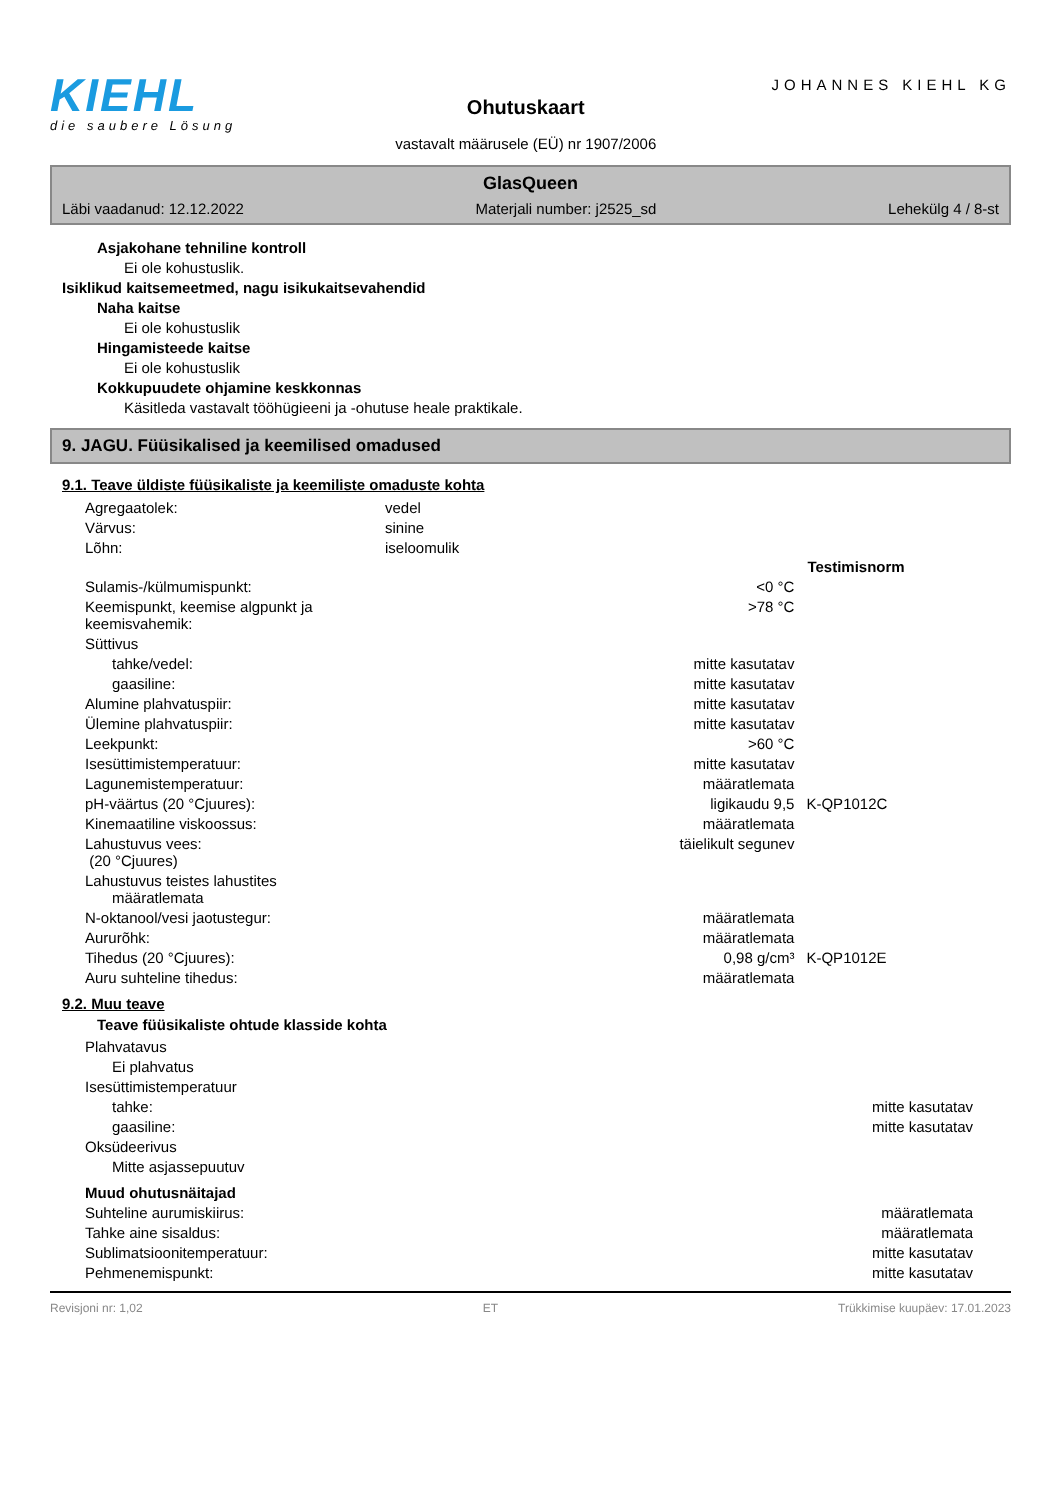KIEHL
die saubere Lösung
Ohutuskaart
vastavalt määrusele (EÜ) nr 1907/2006
JOHANNES KIEHL KG
GlasQueen
Läbi vaadanud: 12.12.2022 Materjali number: j2525_sd Lehekülg 4 / 8-st
Asjakohane tehniline kontroll
Ei ole kohustuslik.
Isiklikud kaitsemeetmed, nagu isikukaitsevahendid
Naha kaitse
Ei ole kohustuslik
Hingamisteede kaitse
Ei ole kohustuslik
Kokkupuudete ohjamine keskkonnas
Käsitleda vastavalt tööhügieeni ja -ohutuse heale praktikale.
9. JAGU. Füüsikalised ja keemilised omadused
9.1. Teave üldiste füüsikaliste ja keemiliste omaduste kohta
| Agregaatolek: | vedel |
| Värvus: | sinine |
| Lõhn: | iseloomulik |
| | | Testimisnorm |
| Sulamis-/külmumispunkt: | <0 °C | |
| Keemispunkt, keemise algpunkt ja keemisvahemik: | >78 °C | |
| Süttivus | | |
| tahke/vedel: | mitte kasutatav | |
| gaasiline: | mitte kasutatav | |
| Alumine plahvatuspiir: | mitte kasutatav | |
| Ülemine plahvatuspiir: | mitte kasutatav | |
| Leekpunkt: | >60 °C | |
| Isesüttimistemperatuur: | mitte kasutatav | |
| Lagunemistemperatuur: | määratlemata | |
| pH-väärtus (20 °Cjuures): | ligikaudu 9,5 | K-QP1012C |
| Kinemaatiline viskoossus: | määratlemata | |
| Lahustuvus vees: (20 °Cjuures) | täielikult segunev | |
| Lahustuvus teistes lahustites määratlemata | | |
| N-oktanool/vesi jaotustegur: | määratlemata | |
| Aururõhk: | määratlemata | |
| Tihedus (20 °Cjuures): | 0,98 g/cm³ | K-QP1012E |
| Auru suhteline tihedus: | määratlemata | |
9.2. Muu teave
Teave füüsikaliste ohtude klasside kohta
| Plahvatavus | | |
| Ei plahvatus | | |
| Isesüttimistemperatuur | | |
| tahke: | mitte kasutatav | |
| gaasiline: | mitte kasutatav | |
| Oksüdeerivus | | |
| Mitte asjassepuutuv | | |
| Muud ohutusnäitajad | | |
| Suhteline aurumiskiirus: | määratlemata | |
| Tahke aine sisaldus: | määratlemata | |
| Sublimatsioonitemperatuur: | mitte kasutatav | |
| Pehmenemispunkt: | mitte kasutatav | |
Revisjoni nr: 1,02 ET Trükkimise kuupäev: 17.01.2023